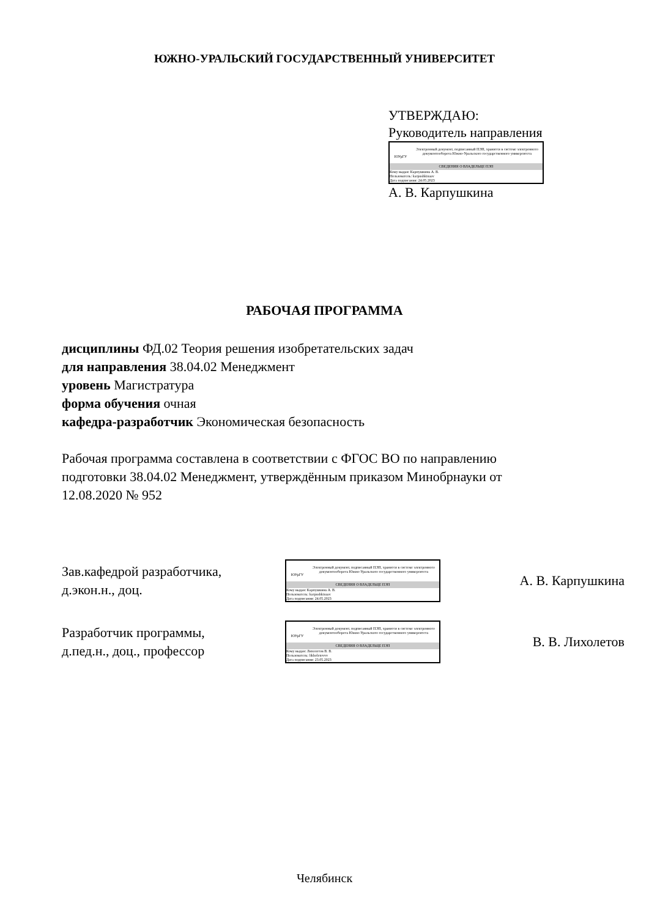ЮЖНО-УРАЛЬСКИЙ ГОСУДАРСТВЕННЫЙ УНИВЕРСИТЕТ
УТВЕРЖДАЮ:
Руководитель направления
ЮУрГУ
Электронный документ, подписанный ПЭП, хранится в системе электронного документооборота Южно-Уральского государственного университета
СВЕДЕНИЯ О ВЛАДЕЛЬЦЕ ПЭП
Кому выдан: Карпушкина А. В.
Пользователь: karpushkinaav
Дата подписания: 24.05.2023
А. В. Карпушкина
РАБОЧАЯ ПРОГРАММА
дисциплины ФД.02 Теория решения изобретательских задач
для направления 38.04.02 Менеджмент
уровень Магистратура
форма обучения очная
кафедра-разработчик Экономическая безопасность
Рабочая программа составлена в соответствии с ФГОС ВО по направлению
подготовки 38.04.02 Менеджмент, утверждённым приказом Минобрнауки от
12.08.2020 № 952
Зав.кафедрой разработчика,
д.экон.н., доц.
ЮУрГУ
Электронный документ, подписанный ПЭП, хранится в системе электронного документооборота Южно-Уральского государственного университета
СВЕДЕНИЯ О ВЛАДЕЛЬЦЕ ПЭП
Кому выдан: Карпушкина А. В.
Пользователь: karpushkinaav
Дата подписания: 24.05.2023
А. В. Карпушкина
Разработчик программы,
д.пед.н., доц., профессор
ЮУрГУ
Электронный документ, подписанный ПЭП, хранится в системе электронного документооборота Южно-Уральского государственного университета
СВЕДЕНИЯ О ВЛАДЕЛЬЦЕ ПЭП
Кому выдан: Лихолетов В. В.
Пользователь: likholetovvv
Дата подписания: 23.05.2023
В. В. Лихолетов
Челябинск